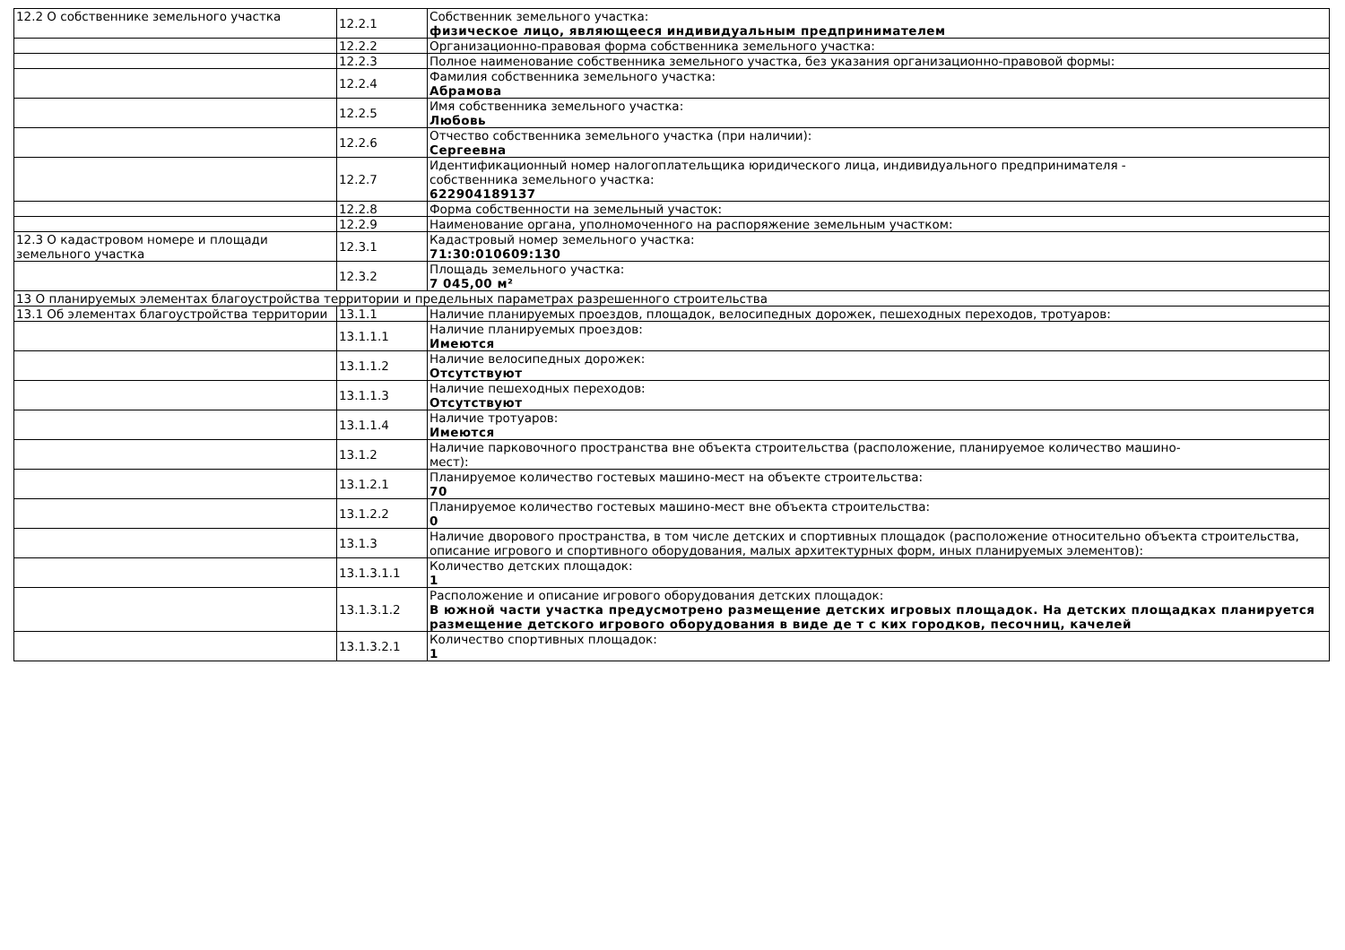| 12.2 О собственнике земельного участка | 12.2.1 | Собственник земельного участка: физическое лицо, являющееся индивидуальным предпринимателем |
| | 12.2.2 | Организационно-правовая форма собственника земельного участка: |
| | 12.2.3 | Полное наименование собственника земельного участка, без указания организационно-правовой формы: |
| | 12.2.4 | Фамилия собственника земельного участка: Абрамова |
| | 12.2.5 | Имя собственника земельного участка: Любовь |
| | 12.2.6 | Отчество собственника земельного участка (при наличии): Сергеевна |
| | 12.2.7 | Идентификационный номер налогоплательщика юридического лица, индивидуального предпринимателя - собственника земельного участка: 622904189137 |
| | 12.2.8 | Форма собственности на земельный участок: |
| | 12.2.9 | Наименование органа, уполномоченного на распоряжение земельным участком: |
| 12.3 О кадастровом номере и площади земельного участка | 12.3.1 | Кадастровый номер земельного участка: 71:30:010609:130 |
| | 12.3.2 | Площадь земельного участка: 7 045,00 м² |
| 13 О планируемых элементах благоустройства территории и предельных параметрах разрешенного строительства | | |
| 13.1 Об элементах благоустройства территории | 13.1.1 | Наличие планируемых проездов, площадок, велосипедных дорожек, пешеходных переходов, тротуаров: |
| | 13.1.1.1 | Наличие планируемых проездов: Имеются |
| | 13.1.1.2 | Наличие велосипедных дорожек: Отсутствуют |
| | 13.1.1.3 | Наличие пешеходных переходов: Отсутствуют |
| | 13.1.1.4 | Наличие тротуаров: Имеются |
| | 13.1.2 | Наличие парковочного пространства вне объекта строительства (расположение, планируемое количество машино- мест): |
| | 13.1.2.1 | Планируемое количество гостевых машино-мест на объекте строительства: 70 |
| | 13.1.2.2 | Планируемое количество гостевых машино-мест вне объекта строительства: 0 |
| | 13.1.3 | Наличие дворового пространства, в том числе детских и спортивных площадок (расположение относительно объекта строительства, описание игрового и спортивного оборудования, малых архитектурных форм, иных планируемых элементов): |
| | 13.1.3.1.1 | Количество детских площадок: 1 |
| | 13.1.3.1.2 | Расположение и описание игрового оборудования детских площадок: В южной части участка предусмотрено размещение детских игровых площадок. На детских площадках планируется размещение детского игрового оборудования в виде де т с ких городков, песочниц, качелей |
| | 13.1.3.2.1 | Количество спортивных площадок: 1 |